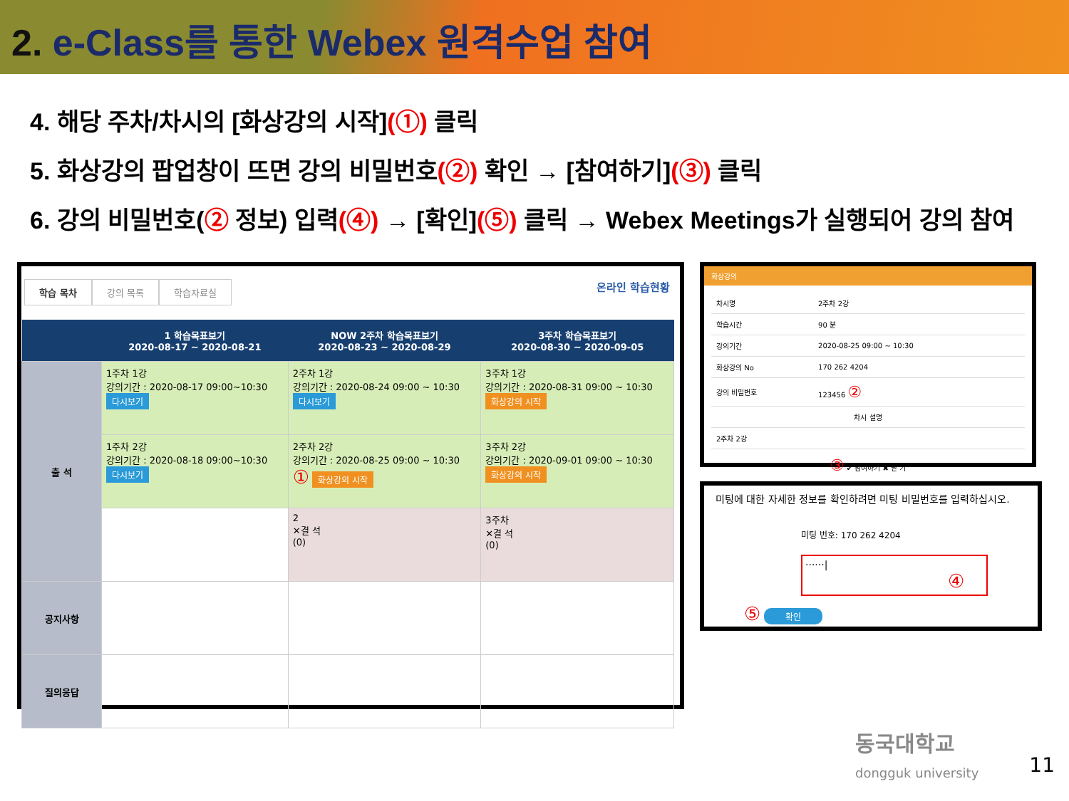2. e-Class를 통한 Webex 원격수업 참여
4. 해당 주차/차시의 [화상강의 시작](①) 클릭
5. 화상강의 팝업창이 뜨면 강의 비밀번호(②) 확인 → [참여하기](③) 클릭
6. 강의 비밀번호(② 정보) 입력(④) → [확인](⑤) 클릭 → Webex Meetings가 실행되어 강의 참여
학습 목차 강의 목록 학습자료실
온라인 학습현황
| | 1 학습목표보기 2020-08-17 ~ 2020-08-21 | NOW 2주차 학습목표보기 2020-08-23 ~ 2020-08-29 | 3주차 학습목표보기 2020-08-30 ~ 2020-09-05 |
| --- | --- | --- | --- |
| 출 석 | 1주차 1강 강의기간 : 2020-08-17 09:00~10:30 다시보기 | 2주차 1강 강의기간 : 2020-08-24 09:00 ~ 10:30 다시보기 | 3주차 1강 강의기간 : 2020-08-31 09:00 ~ 10:30 화상강의 시작 |
| | 1주차 2강 강의기간 : 2020-08-18 09:00~10:30 다시보기 | 2주차 2강 강의기간 : 2020-08-25 09:00 ~ 10:30 ① 화상강의 시작 | 3주차 2강 강의기간 : 2020-09-01 09:00 ~ 10:30 화상강의 시작 |
| | | 2 ✕결 석 (0) | 3주차 ✕결 석 (0) |
| 공지사항 | | | |
| 질의응답 | | | |
화상강의
| 차시명 | 2주차 2강 |
| 학습시간 | 90 분 |
| 강의기간 | 2020-08-25 09:00 ~ 10:30 |
| 화상강의 No | 170 262 4204 |
| 강의 비밀번호 | 123456 ② |
| 차시 설명 | |
| 2주차 2강 | |
③ ✔ 참여하기 ✖ 닫 기
미팅에 대한 자세한 정보를 확인하려면 미팅 비밀번호를 입력하십시오.
미팅 번호: 170 262 4204
······| ④
⑤ 확인
동국대학교
dongguk university
11